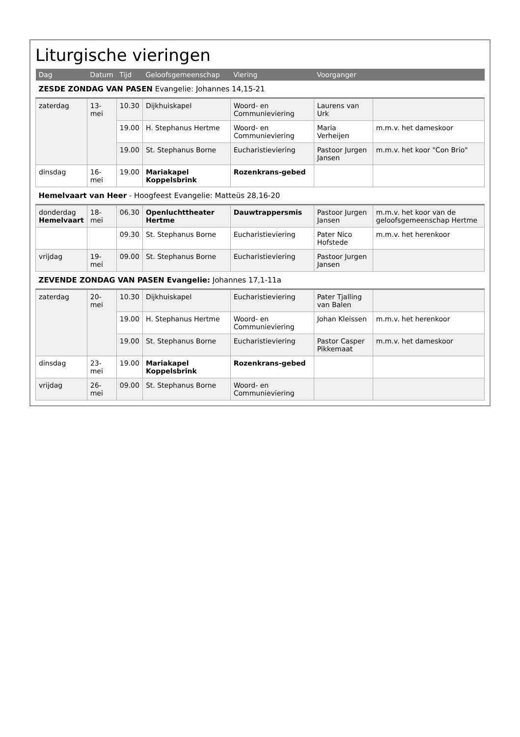Liturgische vieringen
| Dag | Datum | Tijd | Geloofsgemeenschap | Viering | Voorganger | |
| --- | --- | --- | --- | --- | --- | --- |
| ZESDE ZONDAG VAN PASEN Evangelie: Johannes 14,15-21 | | | | | | |
| zaterdag | 13-mei | 10.30 | Dijkhuiskapel | Woord- en Communieviering | Laurens van Urk | |
| | | 19.00 | H. Stephanus Hertme | Woord- en Communieviering | Maria Verheijen | m.m.v. het dameskoor |
| | | 19.00 | St. Stephanus Borne | Eucharistieviering | Pastoor Jurgen Jansen | m.m.v. het koor "Con Brio" |
| dinsdag | 16-mei | 19.00 | Mariakapel Koppelsbrink | Rozenkrans-gebed | | |
| Hemelvaart van Heer - Hoogfeest Evangelie: Matteüs 28,16-20 | | | | | | |
| donderdag Hemelvaart | 18-mei | 06.30 | Openluchttheater Hertme | Dauwtrappersmis | Pastoor Jurgen Jansen | m.m.v. het koor van de geloofsgemeenschap Hertme |
| | | 09.30 | St. Stephanus Borne | Eucharistieviering | Pater Nico Hofstede | m.m.v. het herenkoor |
| vrijdag | 19-mei | 09.00 | St. Stephanus Borne | Eucharistieviering | Pastoor Jurgen Jansen | |
| ZEVENDE ZONDAG VAN PASEN Evangelie: Johannes 17,1-11a | | | | | | |
| zaterdag | 20-mei | 10.30 | Dijkhuiskapel | Eucharistieviering | Pater Tjalling van Balen | |
| | | 19.00 | H. Stephanus Hertme | Woord- en Communieviering | Johan Kleissen | m.m.v. het herenkoor |
| | | 19.00 | St. Stephanus Borne | Eucharistieviering | Pastor Casper Pikkemaat | m.m.v. het dameskoor |
| dinsdag | 23-mei | 19.00 | Mariakapel Koppelsbrink | Rozenkrans-gebed | | |
| vrijdag | 26-mei | 09.00 | St. Stephanus Borne | Woord- en Communieviering | | |